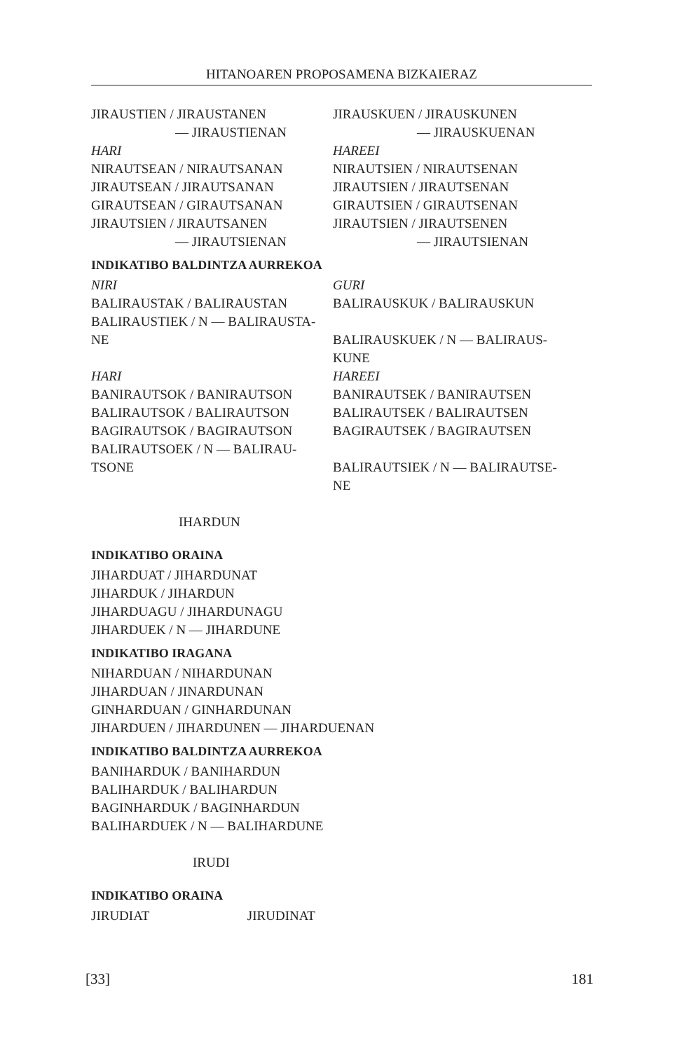HITANOAREN PROPOSAMENA BIZKAIERAZ
JIRAUSTIEN / JIRAUSTANEN
— JIRAUSTIENAN
HARI
NIRAUTSEAN / NIRAUTSANAN
JIRAUTSEAN / JIRAUTSANAN
GIRAUTSEAN / GIRAUTSANAN
JIRAUTSIEN / JIRAUTSANEN
— JIRAUTSIENAN
JIRAUSKUEN / JIRAUSKUNEN
— JIRAUSKUENAN
HAREEI
NIRAUTSIEN / NIRAUTSENAN
JIRAUTSIEN / JIRAUTSENAN
GIRAUTSIEN / GIRAUTSENAN
JIRAUTSIEN / JIRAUTSENEN
— JIRAUTSIENAN
INDIKATIBO BALDINTZA AURREKOA
NIRI
BALIRAUSTAK / BALIRAUSTAN
BALIRAUSTIEK / N — BALIRAUSTA-
NE
HARI
BANIRAUTSOK / BANIRAUTSON
BALIRAUTSOK / BALIRAUTSON
BAGIRAUTSOK / BAGIRAUTSON
BALIRAUTSOEK / N — BALIRAU-
TSONE
GURI
BALIRAUSKUK / BALIRAUSKUN
BALIRAUSKUEK / N — BALIRAUS-
KUNE
HAREEI
BANIRAUTSEK / BANIRAUTSEN
BALIRAUTSEK / BALIRAUTSEN
BAGIRAUTSEK / BAGIRAUTSEN
BALIRAUTSIEK / N — BALIRAUTSE-
NE
IHARDUN
INDIKATIBO ORAINA
JIHARDUAT / JIHARDUNAT
JIHARDUK / JIHARDUN
JIHARDUAGU / JIHARDUNAGU
JIHARDUEK / N — JIHARDUNE
INDIKATIBO IRAGANA
NIHARDUAN / NIHARDUNAN
JIHARDUAN / JINARDUNAN
GINHARDUAN / GINHARDUNAN
JIHARDUEN / JIHARDUNEN — JIHARDUENAN
INDIKATIBO BALDINTZA AURREKOA
BANIHARDUK / BANIHARDUN
BALIHARDUK / BALIHARDUN
BAGINHARDUK / BAGINHARDUN
BALIHARDUEK / N — BALIHARDUNE
IRUDI
INDIKATIBO ORAINA
JIRUDIAT JIRUDINAT
[33] 181